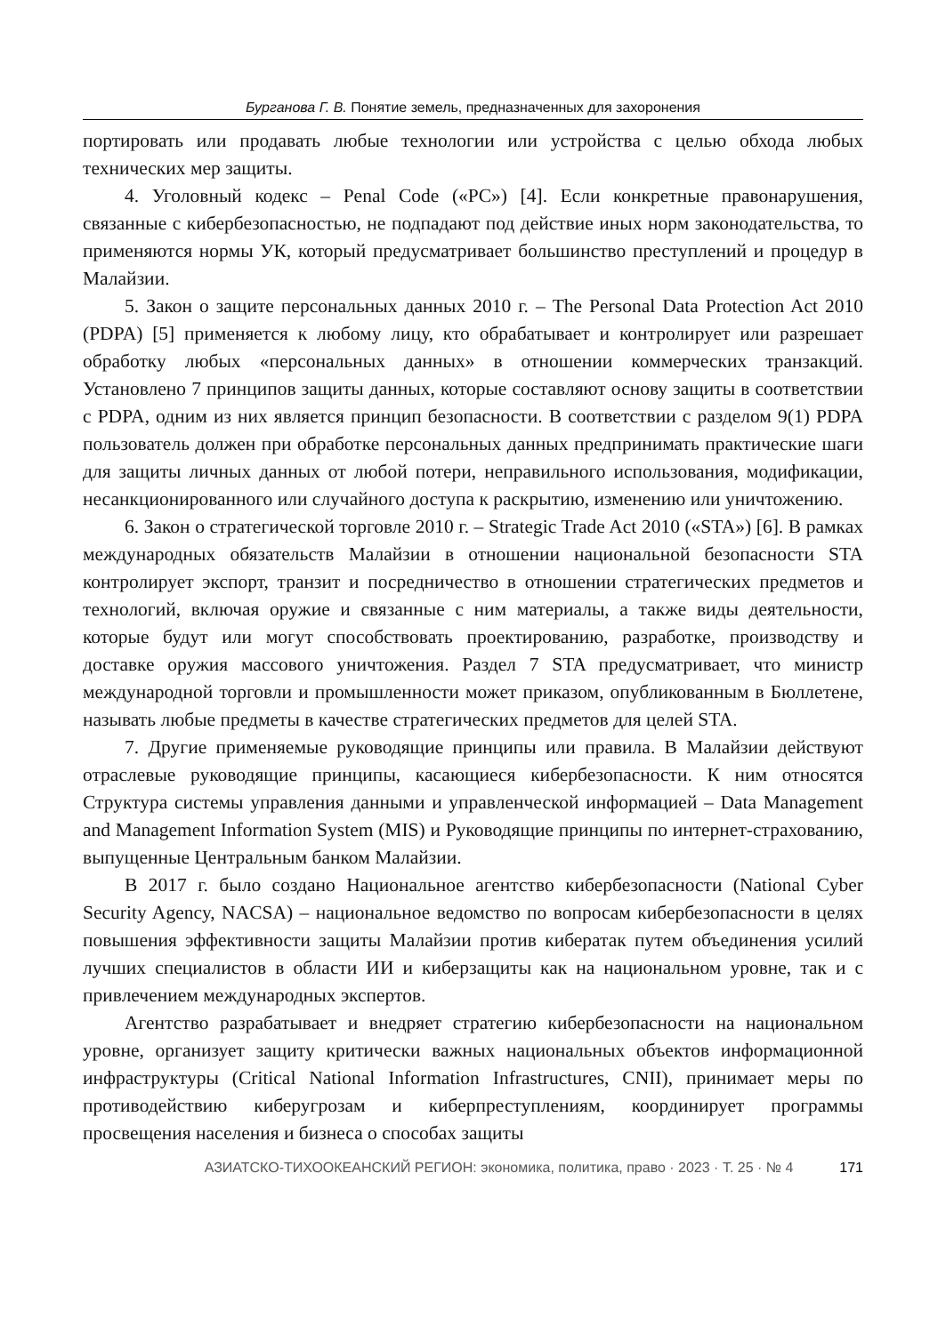Бурганова Г. В. Понятие земель, предназначенных для захоронения
портировать или продавать любые технологии или устройства с целью обхода любых технических мер защиты.
4. Уголовный кодекс – Penal Code («PC») [4]. Если конкретные правонарушения, связанные с кибербезопасностью, не подпадают под действие иных норм законодательства, то применяются нормы УК, который предусматривает большинство преступлений и процедур в Малайзии.
5. Закон о защите персональных данных 2010 г. – The Personal Data Protection Act 2010 (PDPA) [5] применяется к любому лицу, кто обрабатывает и контролирует или разрешает обработку любых «персональных данных» в отношении коммерческих транзакций. Установлено 7 принципов защиты данных, которые составляют основу защиты в соответствии с PDPA, одним из них является принцип безопасности. В соответствии с разделом 9(1) PDPA пользователь должен при обработке персональных данных предпринимать практические шаги для защиты личных данных от любой потери, неправильного использования, модификации, несанкционированного или случайного доступа к раскрытию, изменению или уничтожению.
6. Закон о стратегической торговле 2010 г. – Strategic Trade Act 2010 («STA») [6]. В рамках международных обязательств Малайзии в отношении национальной безопасности STA контролирует экспорт, транзит и посредничество в отношении стратегических предметов и технологий, включая оружие и связанные с ним материалы, а также виды деятельности, которые будут или могут способствовать проектированию, разработке, производству и доставке оружия массового уничтожения. Раздел 7 STA предусматривает, что министр международной торговли и промышленности может приказом, опубликованным в Бюллетене, называть любые предметы в качестве стратегических предметов для целей STA.
7. Другие применяемые руководящие принципы или правила. В Малайзии действуют отраслевые руководящие принципы, касающиеся кибербезопасности. К ним относятся Структура системы управления данными и управленческой информацией – Data Management and Management Information System (MIS) и Руководящие принципы по интернет-страхованию, выпущенные Центральным банком Малайзии.
В 2017 г. было создано Национальное агентство кибербезопасности (National Cyber Security Agency, NACSA) – национальное ведомство по вопросам кибербезопасности в целях повышения эффективности защиты Малайзии против кибератак путем объединения усилий лучших специалистов в области ИИ и киберзащиты как на национальном уровне, так и с привлечением международных экспертов.
Агентство разрабатывает и внедряет стратегию кибербезопасности на национальном уровне, организует защиту критически важных национальных объектов информационной инфраструктуры (Critical National Information Infrastructures, CNII), принимает меры по противодействию киберугрозам и киберпреступлениям, координирует программы просвещения населения и бизнеса о способах защиты
АЗИАТСКО-ТИХООКЕАНСКИЙ РЕГИОН: экономика, политика, право · 2023 · Т. 25 · № 4 171